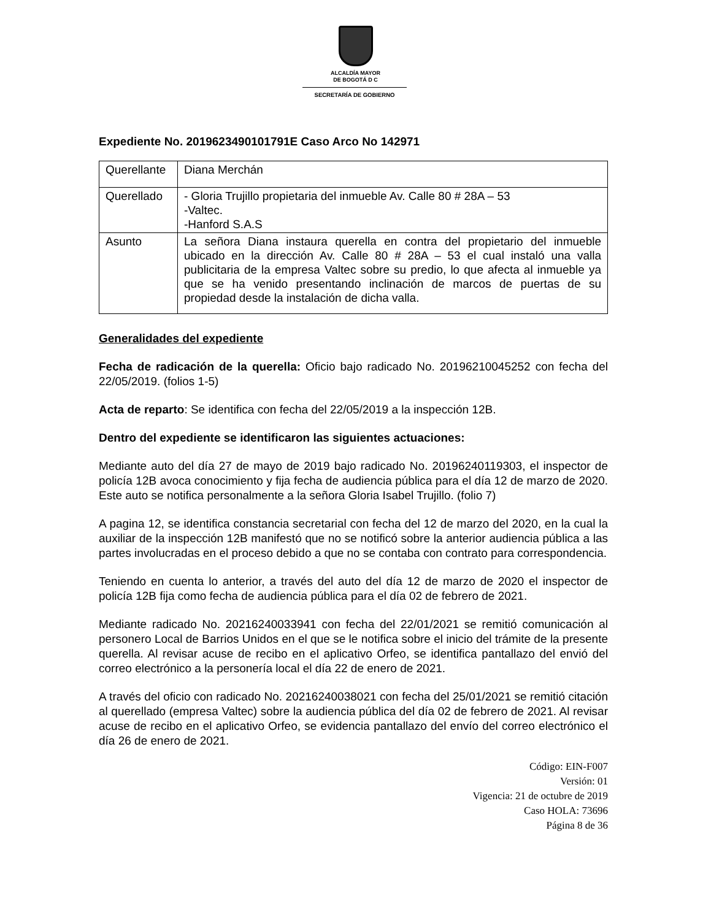ALCALDÍA MAYOR
DE BOGOTÁ D C
SECRETARÍA DE GOBIERNO
Expediente No. 2019623490101791E Caso Arco No 142971
| Querellante | Diana Merchán |
| Querellado | - Gloria Trujillo propietaria del inmueble Av. Calle 80 # 28A – 53 -Valtec. -Hanford S.A.S |
| Asunto | La señora Diana instaura querella en contra del propietario del inmueble ubicado en la dirección Av. Calle 80 # 28A – 53 el cual instaló una valla publicitaria de la empresa Valtec sobre su predio, lo que afecta al inmueble ya que se ha venido presentando inclinación de marcos de puertas de su propiedad desde la instalación de dicha valla. |
Generalidades del expediente
Fecha de radicación de la querella: Oficio bajo radicado No. 20196210045252 con fecha del 22/05/2019. (folios 1-5)
Acta de reparto: Se identifica con fecha del 22/05/2019 a la inspección 12B.
Dentro del expediente se identificaron las siguientes actuaciones:
Mediante auto del día 27 de mayo de 2019 bajo radicado No. 20196240119303, el inspector de policía 12B avoca conocimiento y fija fecha de audiencia pública para el día 12 de marzo de 2020. Este auto se notifica personalmente a la señora Gloria Isabel Trujillo. (folio 7)
A pagina 12, se identifica constancia secretarial con fecha del 12 de marzo del 2020, en la cual la auxiliar de la inspección 12B manifestó que no se notificó sobre la anterior audiencia pública a las partes involucradas en el proceso debido a que no se contaba con contrato para correspondencia.
Teniendo en cuenta lo anterior, a través del auto del día 12 de marzo de 2020 el inspector de policía 12B fija como fecha de audiencia pública para el día 02 de febrero de 2021.
Mediante radicado No. 20216240033941 con fecha del 22/01/2021 se remitió comunicación al personero Local de Barrios Unidos en el que se le notifica sobre el inicio del trámite de la presente querella. Al revisar acuse de recibo en el aplicativo Orfeo, se identifica pantallazo del envió del correo electrónico a la personería local el día 22 de enero de 2021.
A través del oficio con radicado No. 20216240038021 con fecha del 25/01/2021 se remitió citación al querellado (empresa Valtec) sobre la audiencia pública del día 02 de febrero de 2021. Al revisar acuse de recibo en el aplicativo Orfeo, se evidencia pantallazo del envío del correo electrónico el día 26 de enero de 2021.
Código: EIN-F007
Versión: 01
Vigencia: 21 de octubre de 2019
Caso HOLA: 73696
Página 8 de 36